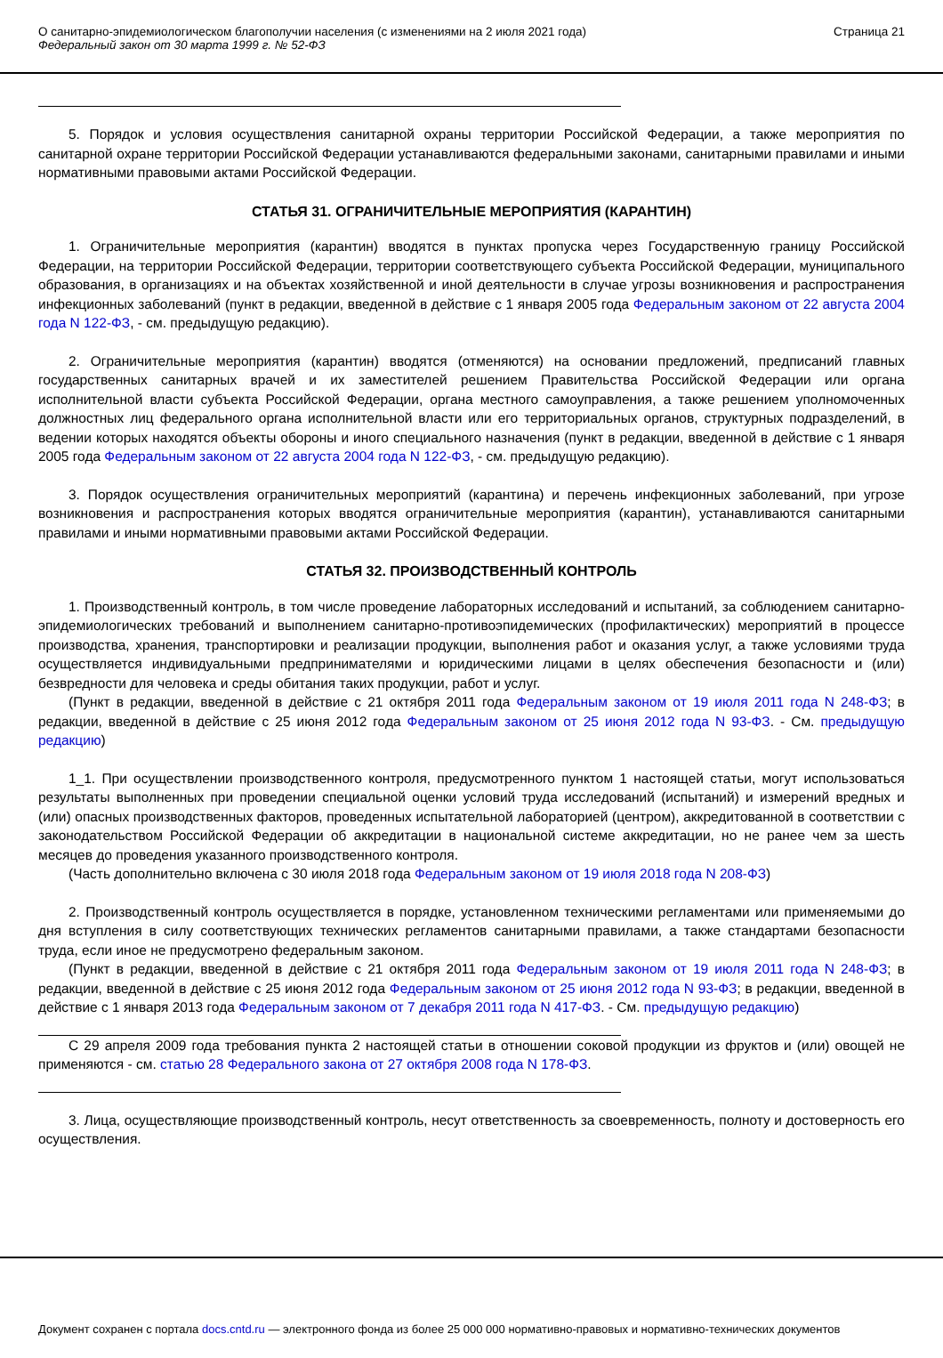О санитарно-эпидемиологическом благополучии населения (с изменениями на 2 июля 2021 года)
Федеральный закон от 30 марта 1999 г. № 52-ФЗ
Страница 21
5. Порядок и условия осуществления санитарной охраны территории Российской Федерации, а также мероприятия по санитарной охране территории Российской Федерации устанавливаются федеральными законами, санитарными правилами и иными нормативными правовыми актами Российской Федерации.
СТАТЬЯ 31. ОГРАНИЧИТЕЛЬНЫЕ МЕРОПРИЯТИЯ (КАРАНТИН)
1. Ограничительные мероприятия (карантин) вводятся в пунктах пропуска через Государственную границу Российской Федерации, на территории Российской Федерации, территории соответствующего субъекта Российской Федерации, муниципального образования, в организациях и на объектах хозяйственной и иной деятельности в случае угрозы возникновения и распространения инфекционных заболеваний (пункт в редакции, введенной в действие с 1 января 2005 года Федеральным законом от 22 августа 2004 года N 122-ФЗ, - см. предыдущую редакцию).
2. Ограничительные мероприятия (карантин) вводятся (отменяются) на основании предложений, предписаний главных государственных санитарных врачей и их заместителей решением Правительства Российской Федерации или органа исполнительной власти субъекта Российской Федерации, органа местного самоуправления, а также решением уполномоченных должностных лиц федерального органа исполнительной власти или его территориальных органов, структурных подразделений, в ведении которых находятся объекты обороны и иного специального назначения (пункт в редакции, введенной в действие с 1 января 2005 года Федеральным законом от 22 августа 2004 года N 122-ФЗ, - см. предыдущую редакцию).
3. Порядок осуществления ограничительных мероприятий (карантина) и перечень инфекционных заболеваний, при угрозе возникновения и распространения которых вводятся ограничительные мероприятия (карантин), устанавливаются санитарными правилами и иными нормативными правовыми актами Российской Федерации.
СТАТЬЯ 32. ПРОИЗВОДСТВЕННЫЙ КОНТРОЛЬ
1. Производственный контроль, в том числе проведение лабораторных исследований и испытаний, за соблюдением санитарно-эпидемиологических требований и выполнением санитарно-противоэпидемических (профилактических) мероприятий в процессе производства, хранения, транспортировки и реализации продукции, выполнения работ и оказания услуг, а также условиями труда осуществляется индивидуальными предпринимателями и юридическими лицами в целях обеспечения безопасности и (или) безвредности для человека и среды обитания таких продукции, работ и услуг.
(Пункт в редакции, введенной в действие с 21 октября 2011 года Федеральным законом от 19 июля 2011 года N 248-ФЗ; в редакции, введенной в действие с 25 июня 2012 года Федеральным законом от 25 июня 2012 года N 93-ФЗ. - См. предыдущую редакцию)
1_1. При осуществлении производственного контроля, предусмотренного пунктом 1 настоящей статьи, могут использоваться результаты выполненных при проведении специальной оценки условий труда исследований (испытаний) и измерений вредных и (или) опасных производственных факторов, проведенных испытательной лабораторией (центром), аккредитованной в соответствии с законодательством Российской Федерации об аккредитации в национальной системе аккредитации, но не ранее чем за шесть месяцев до проведения указанного производственного контроля.
(Часть дополнительно включена с 30 июля 2018 года Федеральным законом от 19 июля 2018 года N 208-ФЗ)
2. Производственный контроль осуществляется в порядке, установленном техническими регламентами или применяемыми до дня вступления в силу соответствующих технических регламентов санитарными правилами, а также стандартами безопасности труда, если иное не предусмотрено федеральным законом.
(Пункт в редакции, введенной в действие с 21 октября 2011 года Федеральным законом от 19 июля 2011 года N 248-ФЗ; в редакции, введенной в действие с 25 июня 2012 года Федеральным законом от 25 июня 2012 года N 93-ФЗ; в редакции, введенной в действие с 1 января 2013 года Федеральным законом от 7 декабря 2011 года N 417-ФЗ. - См. предыдущую редакцию)
С 29 апреля 2009 года требования пункта 2 настоящей статьи в отношении соковой продукции из фруктов и (или) овощей не применяются - см. статью 28 Федерального закона от 27 октября 2008 года N 178-ФЗ.
3. Лица, осуществляющие производственный контроль, несут ответственность за своевременность, полноту и достоверность его осуществления.
Документ сохранен с портала docs.cntd.ru — электронного фонда из более 25 000 000 нормативно-правовых и нормативно-технических документов